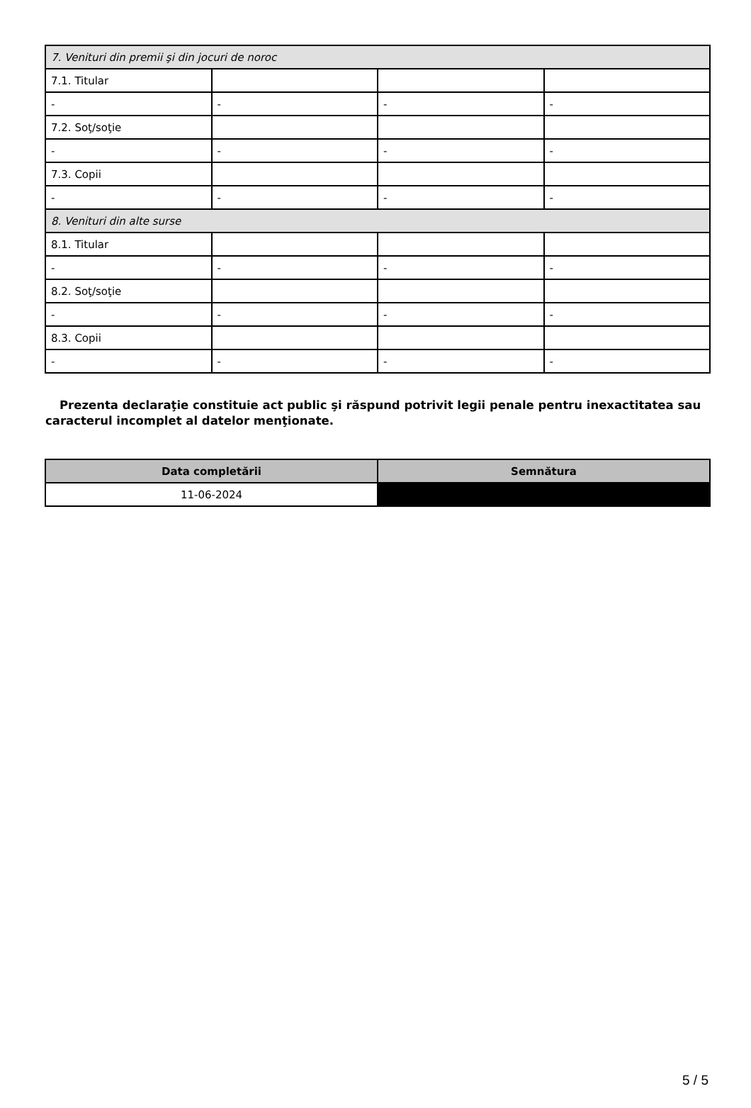| 7. Venituri din premii şi din jocuri de noroc | | | |
| 7.1. Titular | | | |
| - | - | - | - |
| 7.2. Soţ/soţie | | | |
| - | - | - | - |
| 7.3. Copii | | | |
| - | - | - | - |
| 8. Venituri din alte surse | | | |
| 8.1. Titular | | | |
| - | - | - | - |
| 8.2. Soţ/soţie | | | |
| - | - | - | - |
| 8.3. Copii | | | |
| - | - | - | - |
Prezenta declaraţie constituie act public şi răspund potrivit legii penale pentru inexactitatea sau caracterul incomplet al datelor menţionate.
| Data completării | Semnătura |
| --- | --- |
| 11-06-2024 | |
5 / 5